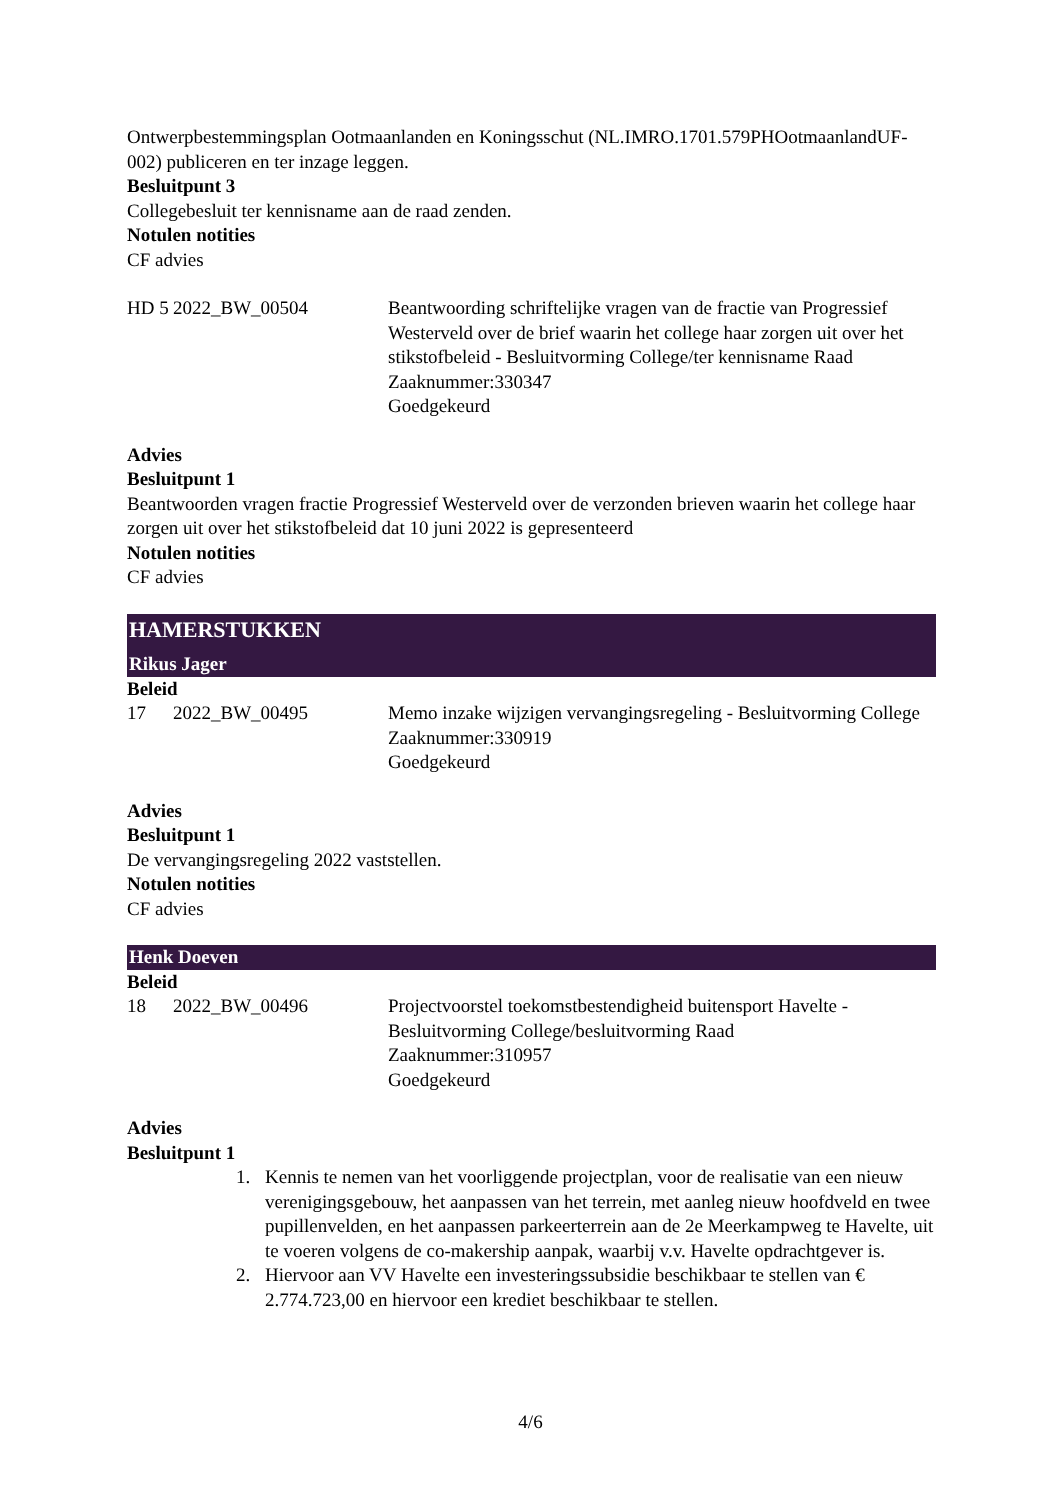Ontwerpbestemmingsplan Ootmaanlanden en Koningsschut (NL.IMRO.1701.579PHOotmaanlandUF-002) publiceren en ter inzage leggen.
Besluitpunt 3
Collegebesluit ter kennisname aan de raad zenden.
Notulen notities
CF advies
| HD 5 | 2022_BW_00504 | Beantwoording schriftelijke vragen van de fractie van Progressief Westerveld over de brief waarin het college haar zorgen uit over het stikstofbeleid - Besluitvorming College/ter kennisname Raad Zaaknummer:330347 Goedgekeurd |
Advies
Besluitpunt 1
Beantwoorden vragen fractie Progressief Westerveld over de verzonden brieven waarin het college haar zorgen uit over het stikstofbeleid dat 10 juni 2022 is gepresenteerd
Notulen notities
CF advies
HAMERSTUKKEN
Rikus Jager
Beleid
| 17 | 2022_BW_00495 | Memo inzake wijzigen vervangingsregeling - Besluitvorming College Zaaknummer:330919 Goedgekeurd |
Advies
Besluitpunt 1
De vervangingsregeling 2022 vaststellen.
Notulen notities
CF advies
Henk Doeven
Beleid
| 18 | 2022_BW_00496 | Projectvoorstel toekomstbestendigheid buitensport Havelte - Besluitvorming College/besluitvorming Raad Zaaknummer:310957 Goedgekeurd |
Advies
Besluitpunt 1
1. Kennis te nemen van het voorliggende projectplan, voor de realisatie van een nieuw verenigingsgebouw, het aanpassen van het terrein, met aanleg nieuw hoofdveld en twee pupillenvelden, en het aanpassen parkeerterrein aan de 2e Meerkampweg te Havelte, uit te voeren volgens de co-makership aanpak, waarbij v.v. Havelte opdrachtgever is.
2. Hiervoor aan VV Havelte een investeringssubsidie beschikbaar te stellen van € 2.774.723,00 en hiervoor een krediet beschikbaar te stellen.
4/6